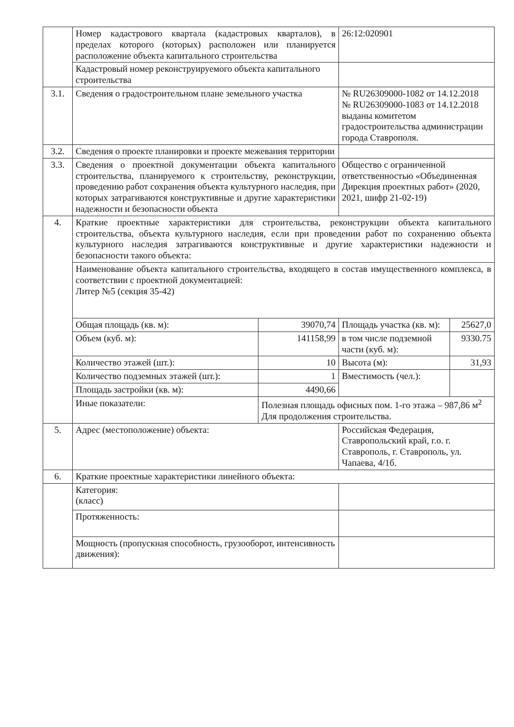| | Номер кадастрового квартала (кадастровых кварталов), в пределах которого (которых) расположен или планируется расположение объекта капитального строительства | | 26:12:020901 | |
| | Кадастровый номер реконструируемого объекта капитального строительства | | | |
| 3.1. | Сведения о градостроительном плане земельного участка | | № RU26309000-1082 от 14.12.2018 № RU26309000-1083 от 14.12.2018 выданы комитетом градостроительства администрации города Ставрополя. | |
| 3.2. | Сведения о проекте планировки и проекте межевания территории | | | |
| 3.3. | Сведения о проектной документации объекта капитального строительства, планируемого к строительству, реконструкции, проведению работ сохранения объекта культурного наследия, при которых затрагиваются конструктивные и другие характеристики надежности и безопасности объекта | | Общество с ограниченной ответственностью «Объединенная Дирекция проектных работ» (2020, 2021, шифр 21-02-19) | |
| 4. | Краткие проектные характеристики для строительства, реконструкции объекта капитального строительства, объекта культурного наследия, если при проведении работ по сохранению объекта культурного наследия затрагиваются конструктивные и другие характеристики надежности и безопасности такого объекта: | | | |
| | Наименование объекта капитального строительства, входящего в состав имущественного комплекса, в соответствии с проектной документацией: Литер №5 (секция 35-42) | | | |
| | Общая площадь (кв. м): | 39070,74 | Площадь участка (кв. м): | 25627,0 |
| | Объем (куб. м): | 141158,99 | в том числе подземной части (куб. м): | 9330.75 |
| | Количество этажей (шт.): | 10 | Высота (м): | 31,93 |
| | Количество подземных этажей (шт.): | 1 | Вместимость (чел.): | |
| | Площадь застройки (кв. м): | 4490,66 | | |
| | Иные показатели: | Полезная площадь офисных пом. 1-го этажа – 987,86 м<sup>2</sup> Для продолжения строительства. | | |
| 5. | Адрес (местоположение) объекта: | | Российская Федерация, Ставропольский край, г.о. г. Ставрополь, г. Ставрополь, ул. Чапаева, 4/1б. | |
| 6. | Краткие проектные характеристики линейного объекта: | | | |
| | Категория: (класс) | | | |
| | Протяженность: | | | |
| | Мощность (пропускная способность, грузооборот, интенсивность движения): | | | |